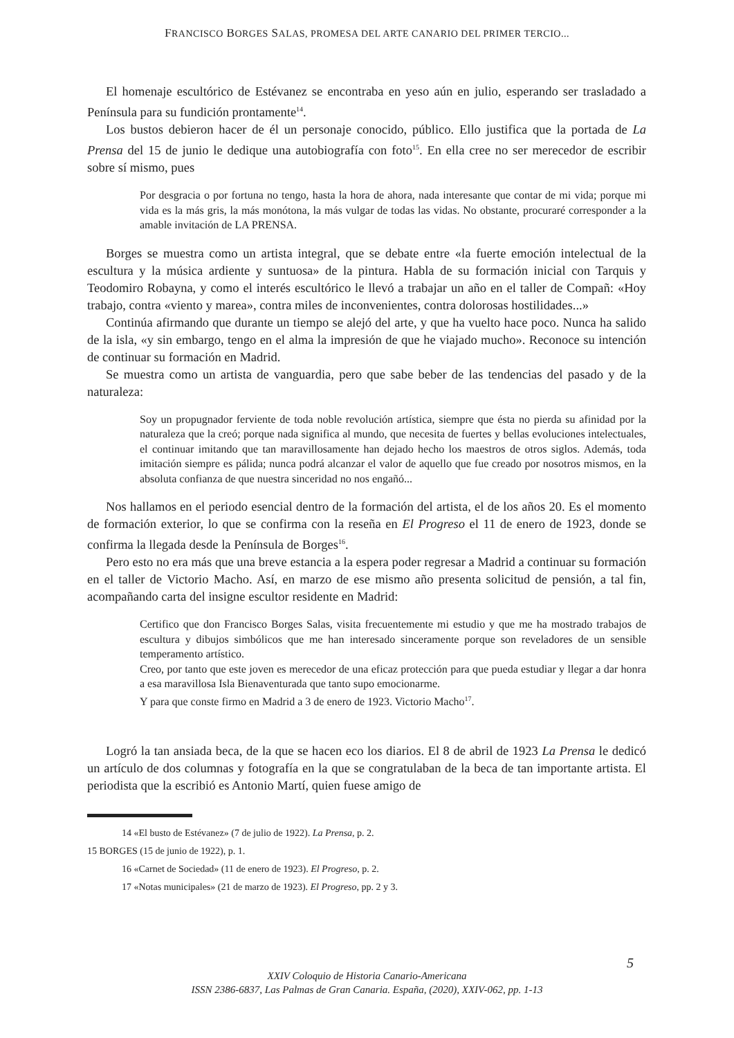FRANCISCO BORGES SALAS, PROMESA DEL ARTE CANARIO DEL PRIMER TERCIO...
El homenaje escultórico de Estévanez se encontraba en yeso aún en julio, esperando ser trasladado a Península para su fundición prontamente<sup>14</sup>.
Los bustos debieron hacer de él un personaje conocido, público. Ello justifica que la portada de La Prensa del 15 de junio le dedique una autobiografía con foto<sup>15</sup>. En ella cree no ser merecedor de escribir sobre sí mismo, pues
Por desgracia o por fortuna no tengo, hasta la hora de ahora, nada interesante que contar de mi vida; porque mi vida es la más gris, la más monótona, la más vulgar de todas las vidas. No obstante, procuraré corresponder a la amable invitación de LA PRENSA.
Borges se muestra como un artista integral, que se debate entre «la fuerte emoción intelectual de la escultura y la música ardiente y suntuosa» de la pintura. Habla de su formación inicial con Tarquis y Teodomiro Robayna, y como el interés escultórico le llevó a trabajar un año en el taller de Compañ: «Hoy trabajo, contra «viento y marea», contra miles de inconvenientes, contra dolorosas hostilidades...»
Continúa afirmando que durante un tiempo se alejó del arte, y que ha vuelto hace poco. Nunca ha salido de la isla, «y sin embargo, tengo en el alma la impresión de que he viajado mucho». Reconoce su intención de continuar su formación en Madrid.
Se muestra como un artista de vanguardia, pero que sabe beber de las tendencias del pasado y de la naturaleza:
Soy un propugnador ferviente de toda noble revolución artística, siempre que ésta no pierda su afinidad por la naturaleza que la creó; porque nada significa al mundo, que necesita de fuertes y bellas evoluciones intelectuales, el continuar imitando que tan maravillosamente han dejado hecho los maestros de otros siglos. Además, toda imitación siempre es pálida; nunca podrá alcanzar el valor de aquello que fue creado por nosotros mismos, en la absoluta confianza de que nuestra sinceridad no nos engañó...
Nos hallamos en el periodo esencial dentro de la formación del artista, el de los años 20. Es el momento de formación exterior, lo que se confirma con la reseña en El Progreso el 11 de enero de 1923, donde se confirma la llegada desde la Península de Borges<sup>16</sup>.
Pero esto no era más que una breve estancia a la espera poder regresar a Madrid a continuar su formación en el taller de Victorio Macho. Así, en marzo de ese mismo año presenta solicitud de pensión, a tal fin, acompañando carta del insigne escultor residente en Madrid:
Certifico que don Francisco Borges Salas, visita frecuentemente mi estudio y que me ha mostrado trabajos de escultura y dibujos simbólicos que me han interesado sinceramente porque son reveladores de un sensible temperamento artístico.
Creo, por tanto que este joven es merecedor de una eficaz protección para que pueda estudiar y llegar a dar honra a esa maravillosa Isla Bienaventurada que tanto supo emocionarme.
Y para que conste firmo en Madrid a 3 de enero de 1923. Victorio Macho<sup>17</sup>.
Logró la tan ansiada beca, de la que se hacen eco los diarios. El 8 de abril de 1923 La Prensa le dedicó un artículo de dos columnas y fotografía en la que se congratulaban de la beca de tan importante artista. El periodista que la escribió es Antonio Martí, quien fuese amigo de
14 «El busto de Estévanez» (7 de julio de 1922). La Prensa, p. 2.
15 BORGES (15 de junio de 1922), p. 1.
16 «Carnet de Sociedad» (11 de enero de 1923). El Progreso, p. 2.
17 «Notas municipales» (21 de marzo de 1923). El Progreso, pp. 2 y 3.
5
XXIV Coloquio de Historia Canario-Americana
ISSN 2386-6837, Las Palmas de Gran Canaria. España, (2020), XXIV-062, pp. 1-13